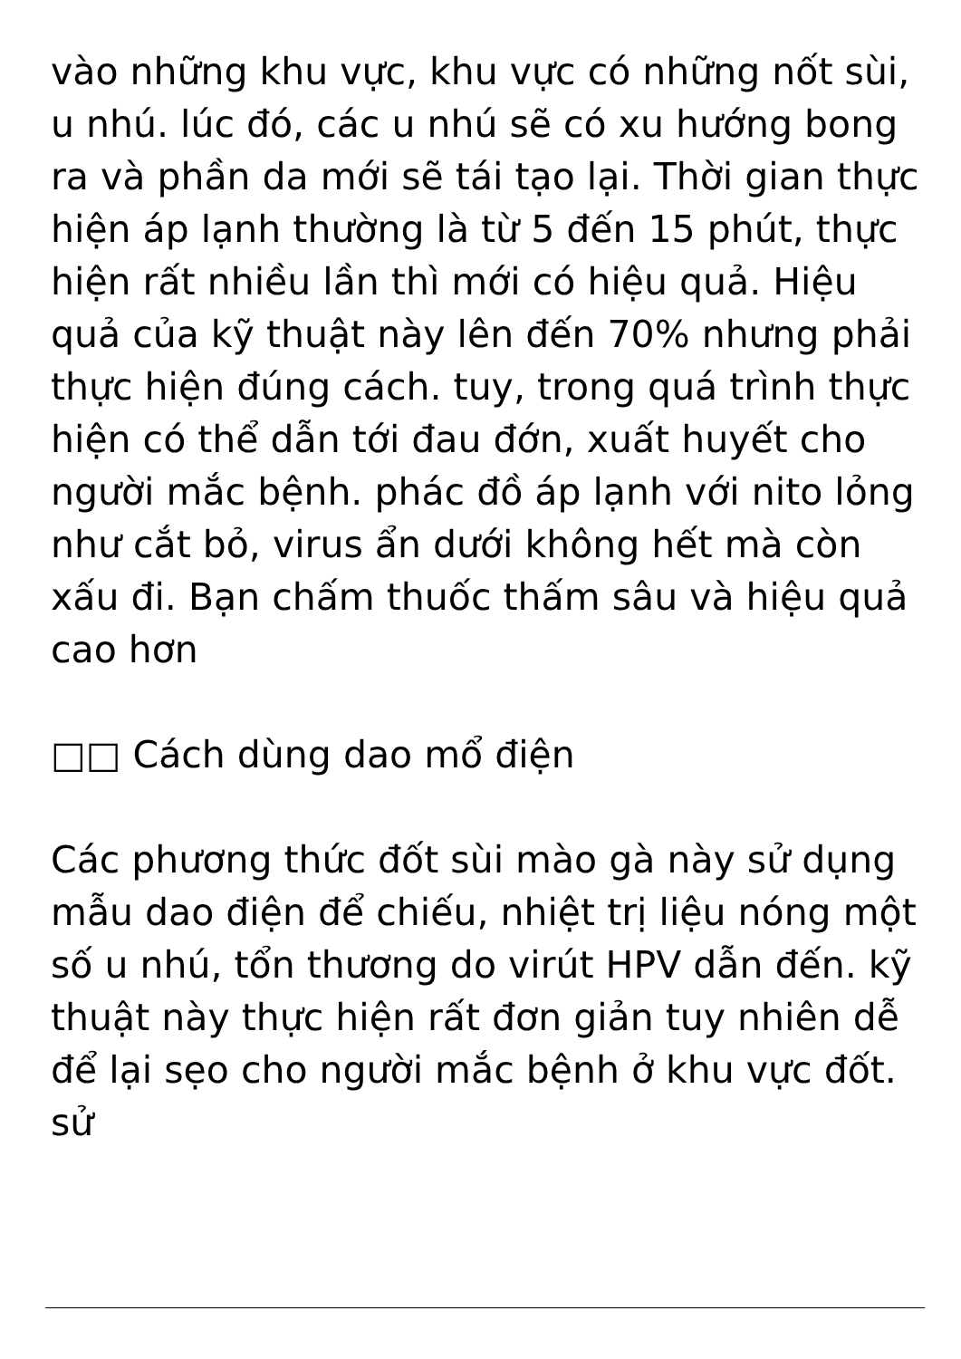vào những khu vực, khu vực có những nốt sùi, u nhú. lúc đó, các u nhú sẽ có xu hướng bong ra và phần da mới sẽ tái tạo lại. Thời gian thực hiện áp lạnh thường là từ 5 đến 15 phút, thực hiện rất nhiều lần thì mới có hiệu quả. Hiệu quả của kỹ thuật này lên đến 70% nhưng phải thực hiện đúng cách. tuy, trong quá trình thực hiện có thể dẫn tới đau đớn, xuất huyết cho người mắc bệnh. phác đồ áp lạnh với nito lỏng như cắt bỏ, virus ẩn dưới không hết mà còn xấu đi. Bạn chấm thuốc thấm sâu và hiệu quả cao hơn
□□ Cách dùng dao mổ điện
Các phương thức đốt sùi mào gà này sử dụng mẫu dao điện để chiếu, nhiệt trị liệu nóng một số u nhú, tổn thương do virút HPV dẫn đến. kỹ thuật này thực hiện rất đơn giản tuy nhiên dễ để lại sẹo cho người mắc bệnh ở khu vực đốt. sử